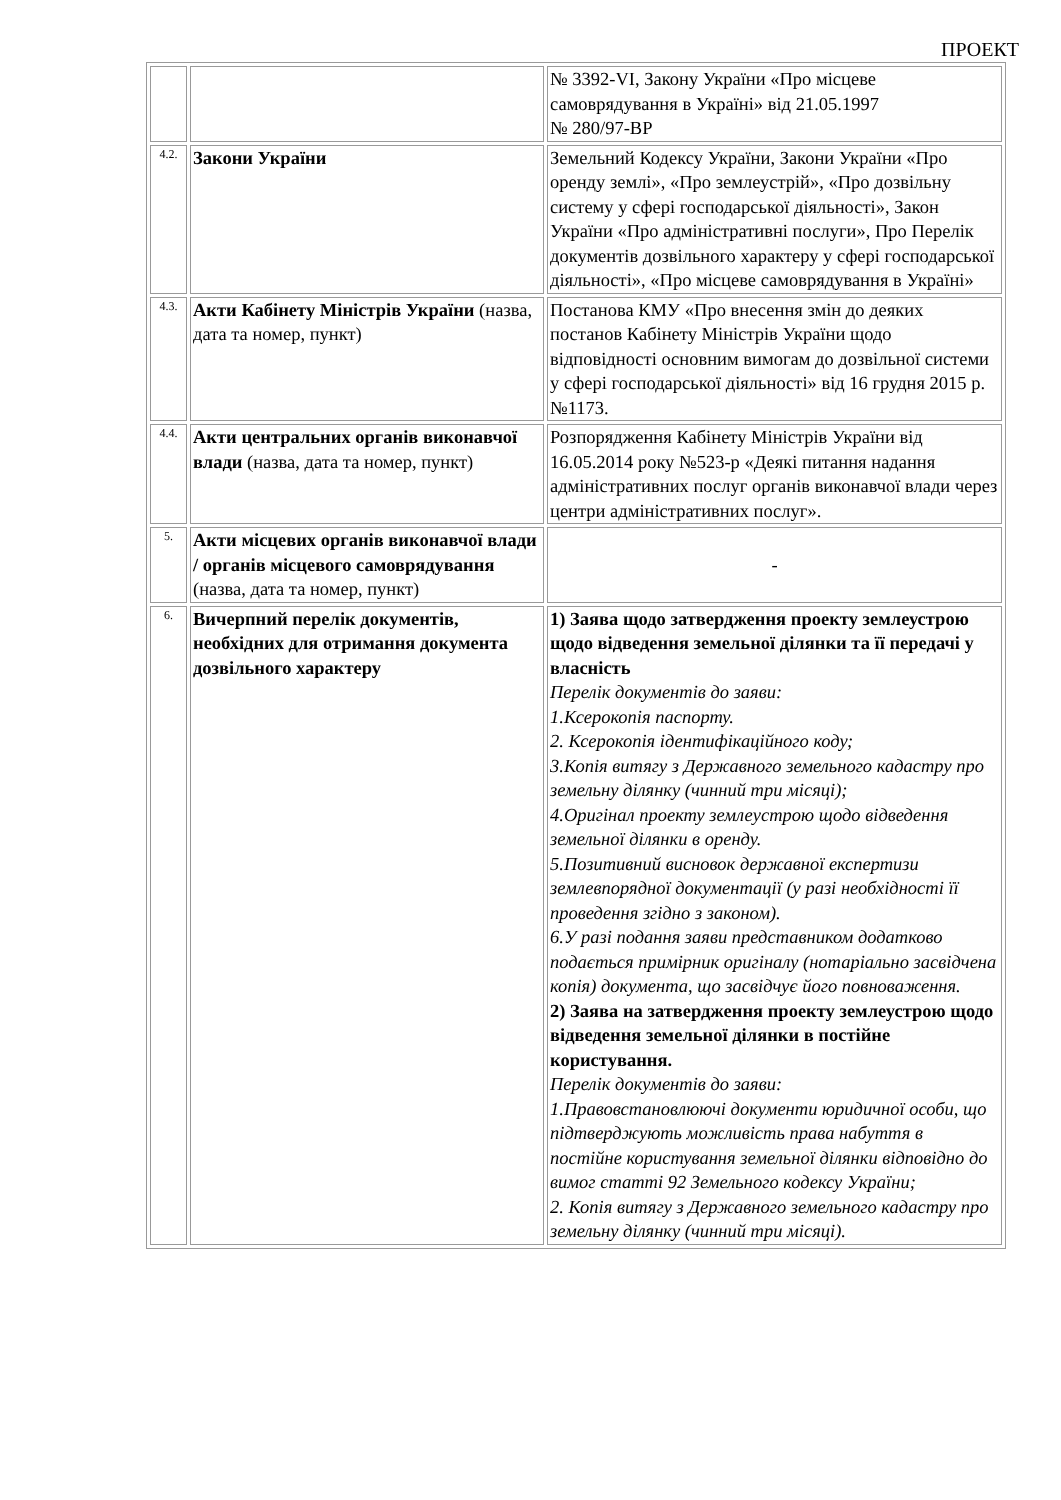ПРОЕКТ
| | | № 3392-VI, Закону України «Про місцеве самоврядування в Україні» від 21.05.1997 № 280/97-ВР |
| 4.2. | Закони України | Земельний Кодексу України, Закони України «Про оренду землі», «Про землеустрій», «Про дозвільну систему у сфері господарської діяльності», Закон України «Про адміністративні послуги», Про Перелік документів дозвільного характеру у сфері господарської діяльності», «Про місцеве самоврядування в Україні» |
| 4.3. | Акти Кабінету Міністрів України (назва, дата та номер, пункт) | Постанова КМУ «Про внесення змін до деяких постанов Кабінету Міністрів України щодо відповідності основним вимогам до дозвільної системи у сфері господарської діяльності» від 16 грудня 2015 р. №1173. |
| 4.4. | Акти центральних органів виконавчої влади (назва, дата та номер, пункт) | Розпорядження Кабінету Міністрів України від 16.05.2014 року №523-р «Деякі питання надання адміністративних послуг органів виконавчої влади через центри адміністративних послуг». |
| 5. | Акти місцевих органів виконавчої влади / органів місцевого самоврядування (назва, дата та номер, пункт) | - |
| 6. | Вичерпний перелік документів, необхідних для отримання документа дозвільного характеру | 1) Заява щодо затвердження проекту землеустрою щодо відведення земельної ділянки та її передачі у власність Перелік документів до заяви: 1.Ксерокопія паспорту. 2. Ксерокопія ідентифікаційного коду; 3.Копія витягу з Державного земельного кадастру про земельну ділянку (чинний три місяці); 4.Оригінал проекту землеустрою щодо відведення земельної ділянки в оренду. 5.Позитивний висновок державної експертизи землевпорядної документації (у разі необхідності її проведення згідно з законом). 6.У разі подання заяви представником додатково подається примірник оригіналу (нотаріально засвідчена копія) документа, що засвідчує його повноваження. 2) Заява на затвердження проекту землеустрою щодо відведення земельної ділянки в постійне користування. Перелік документів до заяви: 1.Правовстановлюючі документи юридичної особи, що підтверджують можливість права набуття в постійне користування земельної ділянки відповідно до вимог статті 92 Земельного кодексу України; 2. Копія витягу з Державного земельного кадастру про земельну ділянку (чинний три місяці). |